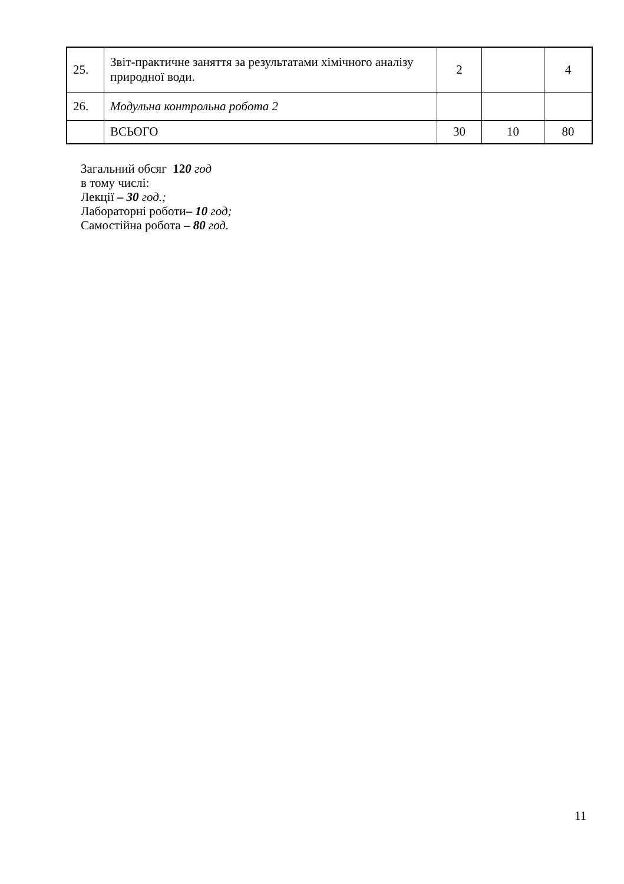| 25. | Звіт-практичне заняття за результатами хімічного аналізу природної води. | 2 | | 4 |
| 26. | Модульна контрольна робота 2 | | | |
| | ВСЬОГО | 30 | 10 | 80 |
Загальний обсяг 120 год
в тому числі:
Лекції – 30 год.;
Лабораторні роботи– 10 год;
Самостійна робота – 80 год.
11